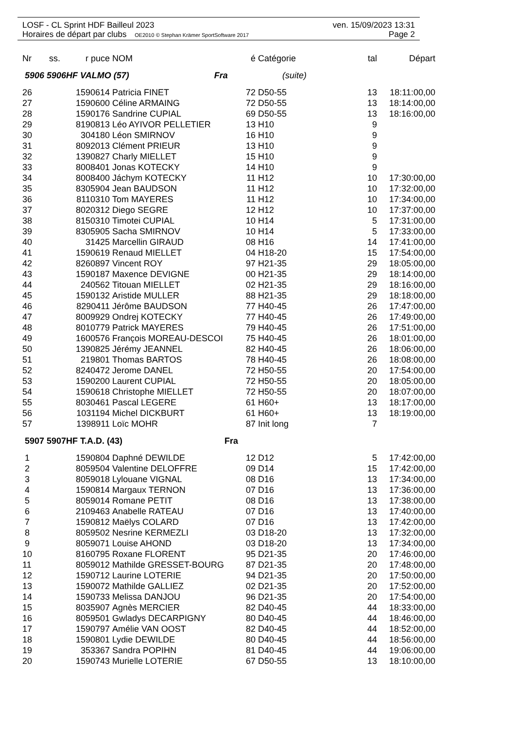LOSF - CL Sprint HDF Bailleul 2023 ven. 15/09/2023 13:31
Horaires de départ par clubs OE2010 © Stephan Krämer SportSoftware 2017 Page 2
| Nr | ss. | r puce | NOM | é | Catégorie | tal | Départ |
| --- | --- | --- | --- | --- | --- | --- | --- |
| 5906 5906HF VALMO (57) Fra | | | | | (suite) | | |
| 26 | | 1590614 | Patricia FINET | 72 | D50-55 | 13 | 18:11:00,00 |
| 27 | | 1590600 | Céline ARMAING | 72 | D50-55 | 13 | 18:14:00,00 |
| 28 | | 1590176 | Sandrine CUPIAL | 69 | D50-55 | 13 | 18:16:00,00 |
| 29 | | 8190813 | Léo AYIVOR PELLETIER | 13 | H10 | 9 | |
| 30 | | 304180 | Léon SMIRNOV | 16 | H10 | 9 | |
| 31 | | 8092013 | Clément PRIEUR | 13 | H10 | 9 | |
| 32 | | 1390827 | Charly MIELLET | 15 | H10 | 9 | |
| 33 | | 8008401 | Jonas KOTECKY | 14 | H10 | 9 | |
| 34 | | 8008400 | Jáchym KOTECKY | 11 | H12 | 10 | 17:30:00,00 |
| 35 | | 8305904 | Jean BAUDSON | 11 | H12 | 10 | 17:32:00,00 |
| 36 | | 8110310 | Tom MAYERES | 11 | H12 | 10 | 17:34:00,00 |
| 37 | | 8020312 | Diego SEGRE | 12 | H12 | 10 | 17:37:00,00 |
| 38 | | 8150310 | Timotei CUPIAL | 10 | H14 | 5 | 17:31:00,00 |
| 39 | | 8305905 | Sacha SMIRNOV | 10 | H14 | 5 | 17:33:00,00 |
| 40 | | 31425 | Marcellin GIRAUD | 08 | H16 | 14 | 17:41:00,00 |
| 41 | | 1590619 | Renaud MIELLET | 04 | H18-20 | 15 | 17:54:00,00 |
| 42 | | 8260897 | Vincent ROY | 97 | H21-35 | 29 | 18:05:00,00 |
| 43 | | 1590187 | Maxence DEVIGNE | 00 | H21-35 | 29 | 18:14:00,00 |
| 44 | | 240562 | Titouan MIELLET | 02 | H21-35 | 29 | 18:16:00,00 |
| 45 | | 1590132 | Aristide MULLER | 88 | H21-35 | 29 | 18:18:00,00 |
| 46 | | 8290411 | Jérôme BAUDSON | 77 | H40-45 | 26 | 17:47:00,00 |
| 47 | | 8009929 | Ondrej KOTECKY | 77 | H40-45 | 26 | 17:49:00,00 |
| 48 | | 8010779 | Patrick MAYERES | 79 | H40-45 | 26 | 17:51:00,00 |
| 49 | | 1600576 | François MOREAU-DESCOI | 75 | H40-45 | 26 | 18:01:00,00 |
| 50 | | 1390825 | Jérémy JEANNEL | 82 | H40-45 | 26 | 18:06:00,00 |
| 51 | | 219801 | Thomas BARTOS | 78 | H40-45 | 26 | 18:08:00,00 |
| 52 | | 8240472 | Jerome DANEL | 72 | H50-55 | 20 | 17:54:00,00 |
| 53 | | 1590200 | Laurent CUPIAL | 72 | H50-55 | 20 | 18:05:00,00 |
| 54 | | 1590618 | Christophe MIELLET | 72 | H50-55 | 20 | 18:07:00,00 |
| 55 | | 8030461 | Pascal LEGERE | 61 | H60+ | 13 | 18:17:00,00 |
| 56 | | 1031194 | Michel DICKBURT | 61 | H60+ | 13 | 18:19:00,00 |
| 57 | | 1398911 | Loïc MOHR | 87 | Init long | 7 | |
| 5907 5907HF T.A.D. (43) Fra | | | | | | | |
| 1 | | 1590804 | Daphné DEWILDE | 12 | D12 | 5 | 17:42:00,00 |
| 2 | | 8059504 | Valentine DELOFFRE | 09 | D14 | 15 | 17:42:00,00 |
| 3 | | 8059018 | Lylouane VIGNAL | 08 | D16 | 13 | 17:34:00,00 |
| 4 | | 1590814 | Margaux TERNON | 07 | D16 | 13 | 17:36:00,00 |
| 5 | | 8059014 | Romane PETIT | 08 | D16 | 13 | 17:38:00,00 |
| 6 | | 2109463 | Anabelle RATEAU | 07 | D16 | 13 | 17:40:00,00 |
| 7 | | 1590812 | Maëlys COLARD | 07 | D16 | 13 | 17:42:00,00 |
| 8 | | 8059502 | Nesrine KERMEZLI | 03 | D18-20 | 13 | 17:32:00,00 |
| 9 | | 8059071 | Louise AHOND | 03 | D18-20 | 13 | 17:34:00,00 |
| 10 | | 8160795 | Roxane FLORENT | 95 | D21-35 | 20 | 17:46:00,00 |
| 11 | | 8059012 | Mathilde GRESSET-BOURG | 87 | D21-35 | 20 | 17:48:00,00 |
| 12 | | 1590712 | Laurine LOTERIE | 94 | D21-35 | 20 | 17:50:00,00 |
| 13 | | 1590072 | Mathilde GALLIEZ | 02 | D21-35 | 20 | 17:52:00,00 |
| 14 | | 1590733 | Melissa DANJOU | 96 | D21-35 | 20 | 17:54:00,00 |
| 15 | | 8035907 | Agnès MERCIER | 82 | D40-45 | 44 | 18:33:00,00 |
| 16 | | 8059501 | Gwladys DECARPIGNY | 80 | D40-45 | 44 | 18:46:00,00 |
| 17 | | 1590797 | Amélie VAN OOST | 82 | D40-45 | 44 | 18:52:00,00 |
| 18 | | 1590801 | Lydie DEWILDE | 80 | D40-45 | 44 | 18:56:00,00 |
| 19 | | 353367 | Sandra POPIHN | 81 | D40-45 | 44 | 19:06:00,00 |
| 20 | | 1590743 | Murielle LOTERIE | 67 | D50-55 | 13 | 18:10:00,00 |